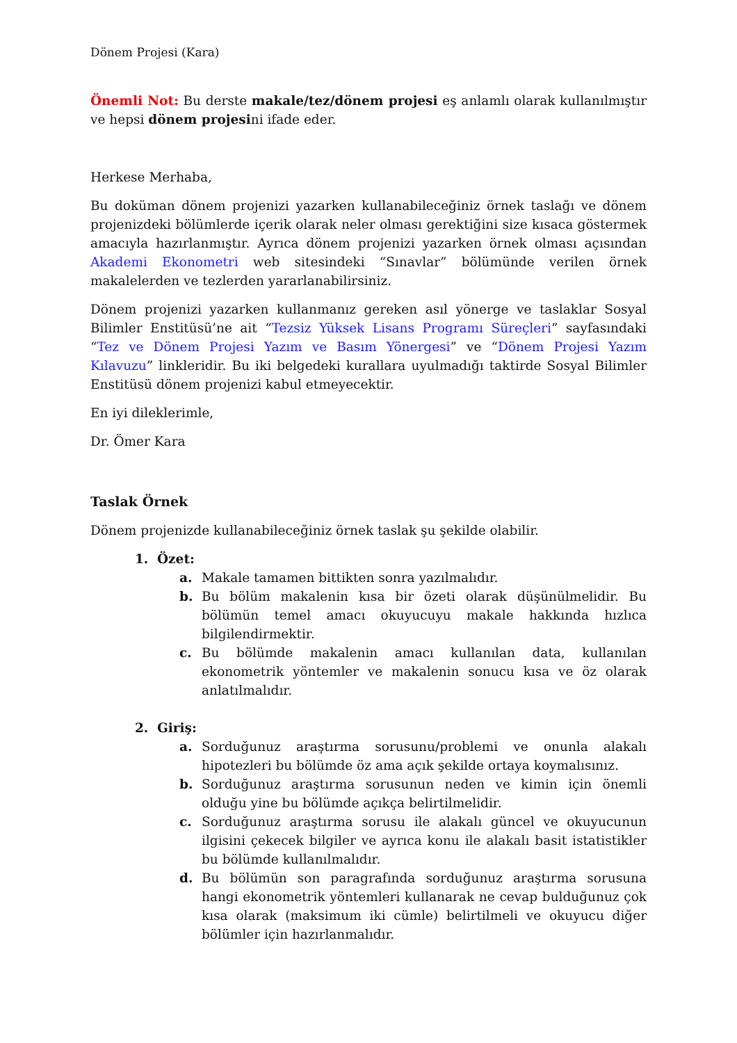Dönem Projesi (Kara)
Önemli Not: Bu derste makale/tez/dönem projesi eş anlamlı olarak kullanılmıştır ve hepsi dönem projesini ifade eder.
Herkese Merhaba,
Bu doküman dönem projenizi yazarken kullanabileceğiniz örnek taslağı ve dönem projenizdeki bölümlerde içerik olarak neler olması gerektiğini size kısaca göstermek amacıyla hazırlanmıştır. Ayrıca dönem projenizi yazarken örnek olması açısından Akademi Ekonometri web sitesindeki “Sınavlar” bölümünde verilen örnek makalelerden ve tezlerden yararlanabilirsiniz.
Dönem projenizi yazarken kullanmanız gereken asıl yönerge ve taslaklar Sosyal Bilimler Enstitüsü’ne ait “Tezsiz Yüksek Lisans Programı Süreçleri” sayfasındaki “Tez ve Dönem Projesi Yazım ve Basım Yönergesi” ve “Dönem Projesi Yazım Kılavuzu” linkleridir. Bu iki belgedeki kurallara uyulmadığı taktirde Sosyal Bilimler Enstitüsü dönem projenizi kabul etmeyecektir.
En iyi dileklerimle,
Dr. Ömer Kara
Taslak Örnek
Dönem projenizde kullanabileceğiniz örnek taslak şu şekilde olabilir.
1. Özet:
a. Makale tamamen bittikten sonra yazılmalıdır.
b. Bu bölüm makalenin kısa bir özeti olarak düşünülmelidir. Bu bölümün temel amacı okuyucuyu makale hakkında hızlıca bilgilendirmektir.
c. Bu bölümde makalenin amacı kullanılan data, kullanılan ekonometrik yöntemler ve makalenin sonucu kısa ve öz olarak anlatılmalıdır.
2. Giriş:
a. Sorduğunuz araştırma sorusunu/problemi ve onunla alakalı hipotezleri bu bölümde öz ama açık şekilde ortaya koymalısınız.
b. Sorduğunuz araştırma sorusunun neden ve kimin için önemli olduğu yine bu bölümde açıkça belirtilmelidir.
c. Sorduğunuz araştırma sorusu ile alakalı güncel ve okuyucunun ilgisini çekecek bilgiler ve ayrıca konu ile alakalı basit istatistikler bu bölümde kullanılmalıdır.
d. Bu bölümün son paragrafında sorduğunuz araştırma sorusuna hangi ekonometrik yöntemleri kullanarak ne cevap bulduğunuz çok kısa olarak (maksimum iki cümle) belirtilmeli ve okuyucu diğer bölümler için hazırlanmalıdır.